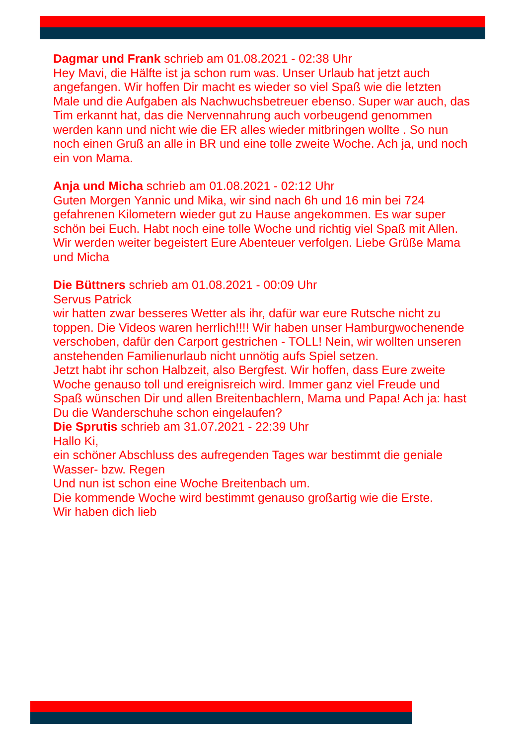Dagmar und Frank schrieb am 01.08.2021 - 02:38 Uhr
Hey Mavi, die Hälfte ist ja schon rum was. Unser Urlaub hat jetzt auch angefangen. Wir hoffen Dir macht es wieder so viel Spaß wie die letzten Male und die Aufgaben als Nachwuchsbetreuer ebenso. Super war auch, das Tim erkannt hat, das die Nervennahrung auch vorbeugend genommen werden kann und nicht wie die ER alles wieder mitbringen wollte . So nun noch einen Gruß an alle in BR und eine tolle zweite Woche. Ach ja, und noch ein von Mama.
Anja und Micha schrieb am 01.08.2021 - 02:12 Uhr
Guten Morgen Yannic und Mika, wir sind nach 6h und 16 min bei 724 gefahrenen Kilometern wieder gut zu Hause angekommen. Es war super schön bei Euch. Habt noch eine tolle Woche und richtig viel Spaß mit Allen. Wir werden weiter begeistert Eure Abenteuer verfolgen. Liebe Grüße Mama und Micha
Die Büttners schrieb am 01.08.2021 - 00:09 Uhr
Servus Patrick
wir hatten zwar besseres Wetter als ihr, dafür war eure Rutsche nicht zu toppen. Die Videos waren herrlich!!!! Wir haben unser Hamburgwochenende verschoben, dafür den Carport gestrichen - TOLL! Nein, wir wollten unseren anstehenden Familienurlaub nicht unnötig aufs Spiel setzen.
Jetzt habt ihr schon Halbzeit, also Bergfest. Wir hoffen, dass Eure zweite Woche genauso toll und ereignisreich wird. Immer ganz viel Freude und Spaß wünschen Dir und allen Breitenbachlern, Mama und Papa! Ach ja: hast Du die Wanderschuhe schon eingelaufen?
Die Sprutis schrieb am 31.07.2021 - 22:39 Uhr
Hallo Ki,
ein schöner Abschluss des aufregenden Tages war bestimmt die geniale Wasser- bzw. Regen
Und nun ist schon eine Woche Breitenbach um.
Die kommende Woche wird bestimmt genauso großartig wie die Erste.
Wir haben dich lieb